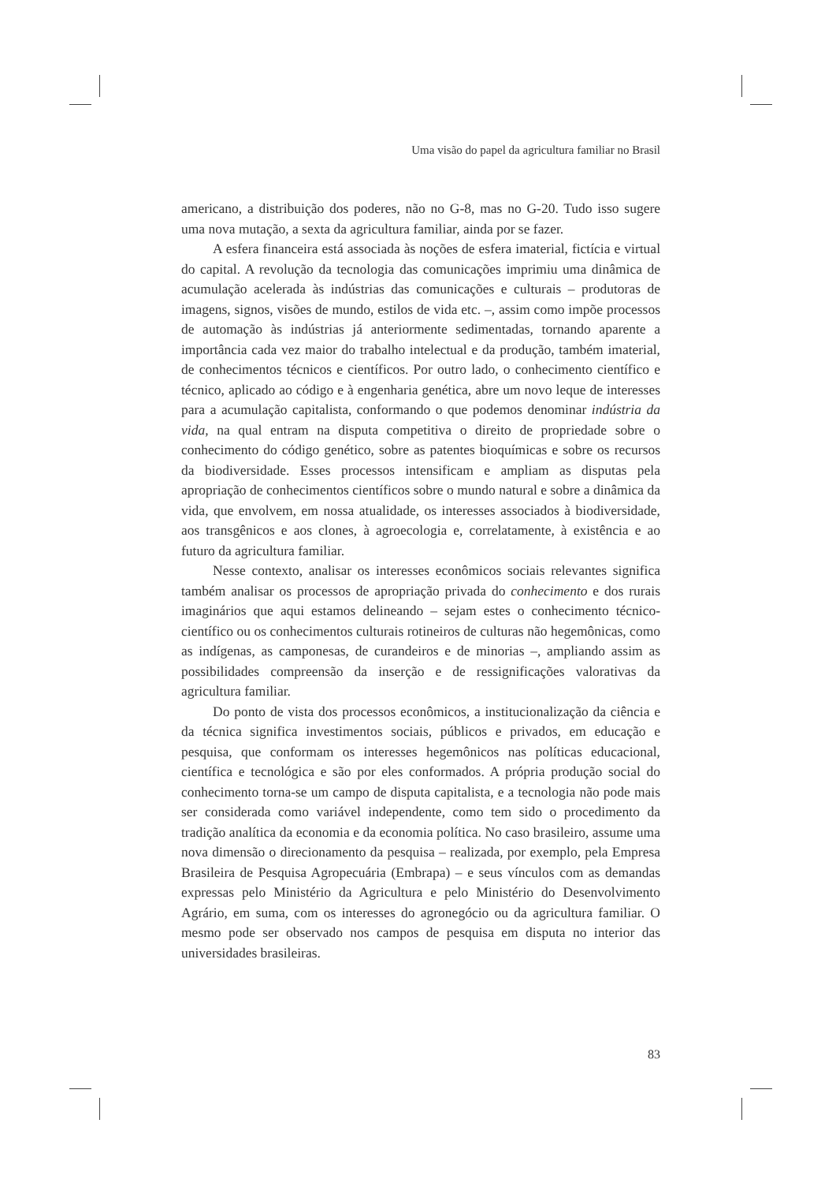Uma visão do papel da agricultura familiar no Brasil
americano, a distribuição dos poderes, não no G-8, mas no G-20. Tudo isso sugere uma nova mutação, a sexta da agricultura familiar, ainda por se fazer.
A esfera financeira está associada às noções de esfera imaterial, fictícia e virtual do capital. A revolução da tecnologia das comunicações imprimiu uma dinâmica de acumulação acelerada às indústrias das comunicações e culturais – produtoras de imagens, signos, visões de mundo, estilos de vida etc. –, assim como impõe processos de automação às indústrias já anteriormente sedimentadas, tornando aparente a importância cada vez maior do trabalho intelectual e da produção, também imaterial, de conhecimentos técnicos e científicos. Por outro lado, o conhecimento científico e técnico, aplicado ao código e à engenharia genética, abre um novo leque de interesses para a acumulação capitalista, conformando o que podemos denominar indústria da vida, na qual entram na disputa competitiva o direito de propriedade sobre o conhecimento do código genético, sobre as patentes bioquímicas e sobre os recursos da biodiversidade. Esses processos intensificam e ampliam as disputas pela apropriação de conhecimentos científicos sobre o mundo natural e sobre a dinâmica da vida, que envolvem, em nossa atualidade, os interesses associados à biodiversidade, aos transgênicos e aos clones, à agroecologia e, correlatamente, à existência e ao futuro da agricultura familiar.
Nesse contexto, analisar os interesses econômicos sociais relevantes significa também analisar os processos de apropriação privada do conhecimento e dos rurais imaginários que aqui estamos delineando – sejam estes o conhecimento técnico-científico ou os conhecimentos culturais rotineiros de culturas não hegemônicas, como as indígenas, as camponesas, de curandeiros e de minorias –, ampliando assim as possibilidades compreensão da inserção e de ressignificações valorativas da agricultura familiar.
Do ponto de vista dos processos econômicos, a institucionalização da ciência e da técnica significa investimentos sociais, públicos e privados, em educação e pesquisa, que conformam os interesses hegemônicos nas políticas educacional, científica e tecnológica e são por eles conformados. A própria produção social do conhecimento torna-se um campo de disputa capitalista, e a tecnologia não pode mais ser considerada como variável independente, como tem sido o procedimento da tradição analítica da economia e da economia política. No caso brasileiro, assume uma nova dimensão o direcionamento da pesquisa – realizada, por exemplo, pela Empresa Brasileira de Pesquisa Agropecuária (Embrapa) – e seus vínculos com as demandas expressas pelo Ministério da Agricultura e pelo Ministério do Desenvolvimento Agrário, em suma, com os interesses do agronegócio ou da agricultura familiar. O mesmo pode ser observado nos campos de pesquisa em disputa no interior das universidades brasileiras.
83